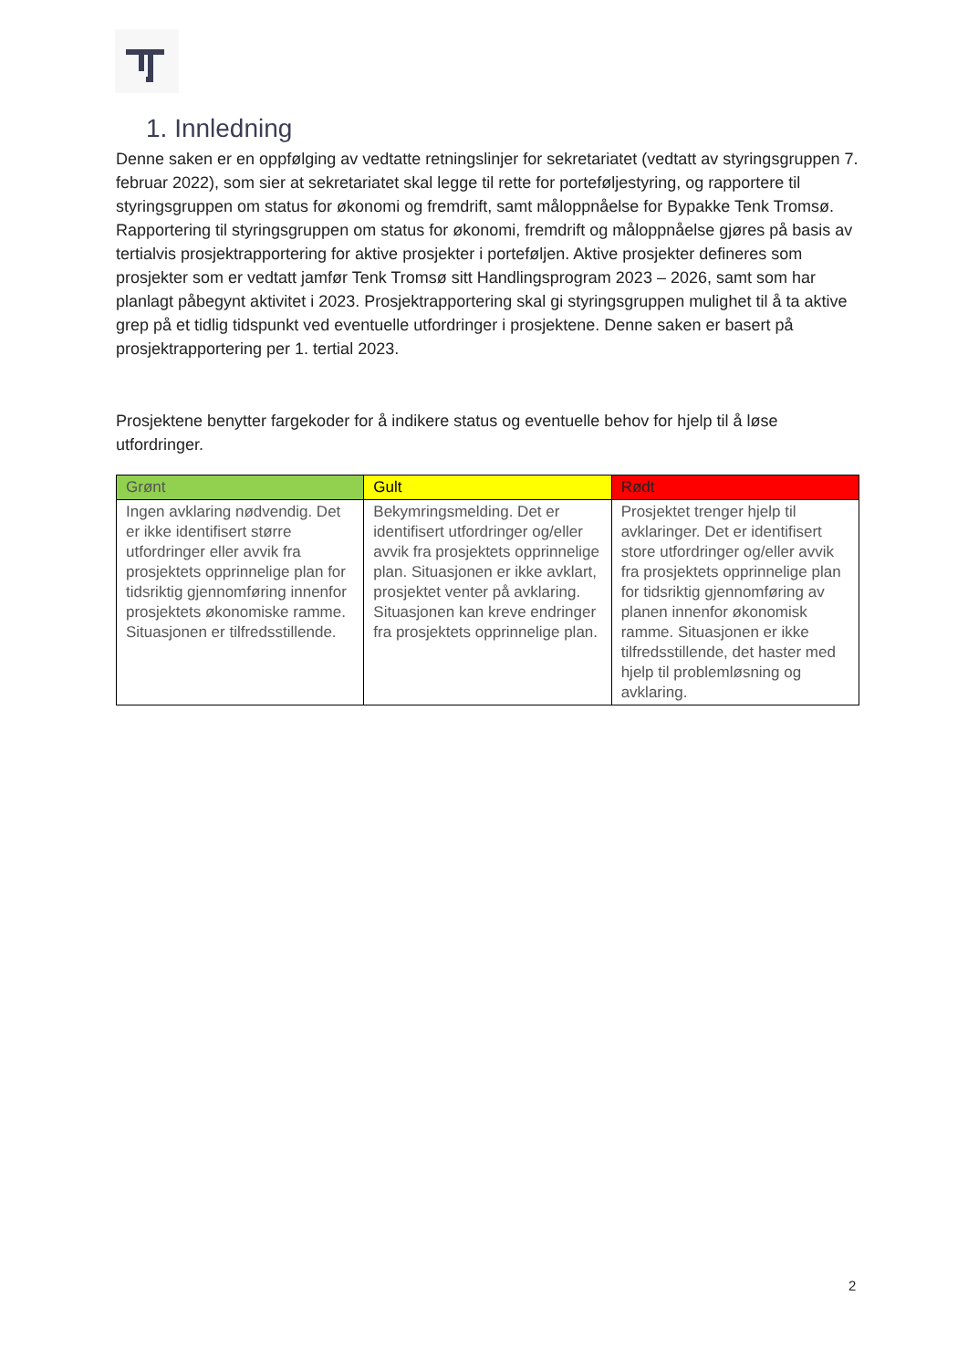1. Innledning
Denne saken er en oppfølging av vedtatte retningslinjer for sekretariatet (vedtatt av styringsgruppen 7. februar 2022), som sier at sekretariatet skal legge til rette for porteføljestyring, og rapportere til styringsgruppen om status for økonomi og fremdrift, samt måloppnåelse for Bypakke Tenk Tromsø. Rapportering til styringsgruppen om status for økonomi, fremdrift og måloppnåelse gjøres på basis av tertialvis prosjektrapportering for aktive prosjekter i porteføljen. Aktive prosjekter defineres som prosjekter som er vedtatt jamfør Tenk Tromsø sitt Handlingsprogram 2023 – 2026, samt som har planlagt påbegynt aktivitet i 2023. Prosjektrapportering skal gi styringsgruppen mulighet til å ta aktive grep på et tidlig tidspunkt ved eventuelle utfordringer i prosjektene. Denne saken er basert på prosjektrapportering per 1. tertial 2023.
Prosjektene benytter fargekoder for å indikere status og eventuelle behov for hjelp til å løse utfordringer.
| Grønt | Gult | Rødt |
| --- | --- | --- |
| Ingen avklaring nødvendig. Det er ikke identifisert større utfordringer eller avvik fra prosjektets opprinnelige plan for tidsriktig gjennomføring innenfor prosjektets økonomiske ramme. Situasjonen er tilfredsstillende. | Bekymringsmelding. Det er identifisert utfordringer og/eller avvik fra prosjektets opprinnelige plan. Situasjonen er ikke avklart, prosjektet venter på avklaring. Situasjonen kan kreve endringer fra prosjektets opprinnelige plan. | Prosjektet trenger hjelp til avklaringer. Det er identifisert store utfordringer og/eller avvik fra prosjektets opprinnelige plan for tidsriktig gjennomføring av planen innenfor økonomisk ramme. Situasjonen er ikke tilfredsstillende, det haster med hjelp til problemløsning og avklaring. |
2